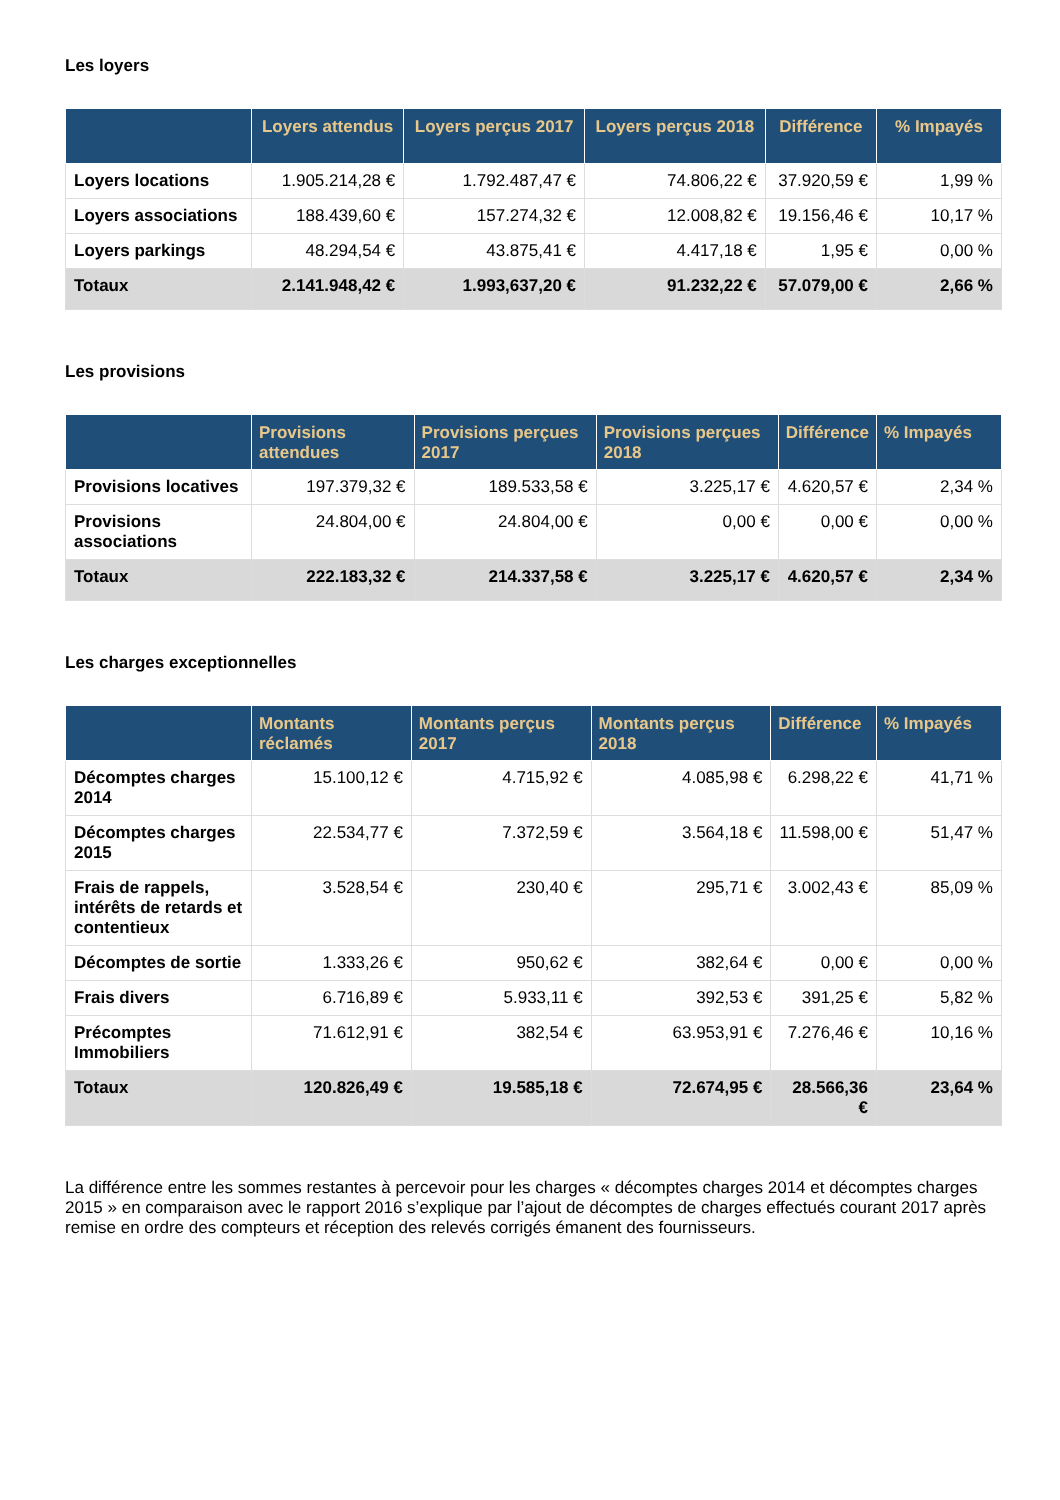Les loyers
| | Loyers attendus | Loyers perçus 2017 | Loyers perçus 2018 | Différence | % Impayés |
| --- | --- | --- | --- | --- | --- |
| Loyers locations | 1.905.214,28 € | 1.792.487,47 € | 74.806,22 € | 37.920,59 € | 1,99 % |
| Loyers associations | 188.439,60 € | 157.274,32 € | 12.008,82 € | 19.156,46 € | 10,17 % |
| Loyers parkings | 48.294,54 € | 43.875,41 € | 4.417,18 € | 1,95 € | 0,00 % |
| Totaux | 2.141.948,42 € | 1.993,637,20 € | 91.232,22 € | 57.079,00 € | 2,66 % |
Les provisions
| | Provisions attendues | Provisions perçues 2017 | Provisions perçues 2018 | Différence | % Impayés |
| --- | --- | --- | --- | --- | --- |
| Provisions locatives | 197.379,32 € | 189.533,58 € | 3.225,17 € | 4.620,57 € | 2,34 % |
| Provisions associations | 24.804,00 € | 24.804,00 € | 0,00 € | 0,00 € | 0,00 % |
| Totaux | 222.183,32 € | 214.337,58 € | 3.225,17 € | 4.620,57 € | 2,34 % |
Les charges exceptionnelles
| | Montants réclamés | Montants perçus 2017 | Montants perçus 2018 | Différence | % Impayés |
| --- | --- | --- | --- | --- | --- |
| Décomptes charges 2014 | 15.100,12 € | 4.715,92 € | 4.085,98 € | 6.298,22 € | 41,71 % |
| Décomptes charges 2015 | 22.534,77 € | 7.372,59 € | 3.564,18 € | 11.598,00 € | 51,47 % |
| Frais de rappels, intérêts de retards et contentieux | 3.528,54 € | 230,40 € | 295,71 € | 3.002,43 € | 85,09 % |
| Décomptes de sortie | 1.333,26 € | 950,62 € | 382,64 € | 0,00 € | 0,00 % |
| Frais divers | 6.716,89 € | 5.933,11 € | 392,53 € | 391,25 € | 5,82 % |
| Précomptes Immobiliers | 71.612,91 € | 382,54 € | 63.953,91 € | 7.276,46 € | 10,16 % |
| Totaux | 120.826,49 € | 19.585,18 € | 72.674,95 € | 28.566,36 € | 23,64 % |
La différence entre les sommes restantes à percevoir pour les charges « décomptes charges 2014 et décomptes charges 2015 » en comparaison avec le rapport 2016 s’explique par l’ajout de décomptes de charges effectués courant 2017 après remise en ordre des compteurs et réception des relevés corrigés émanent des fournisseurs.